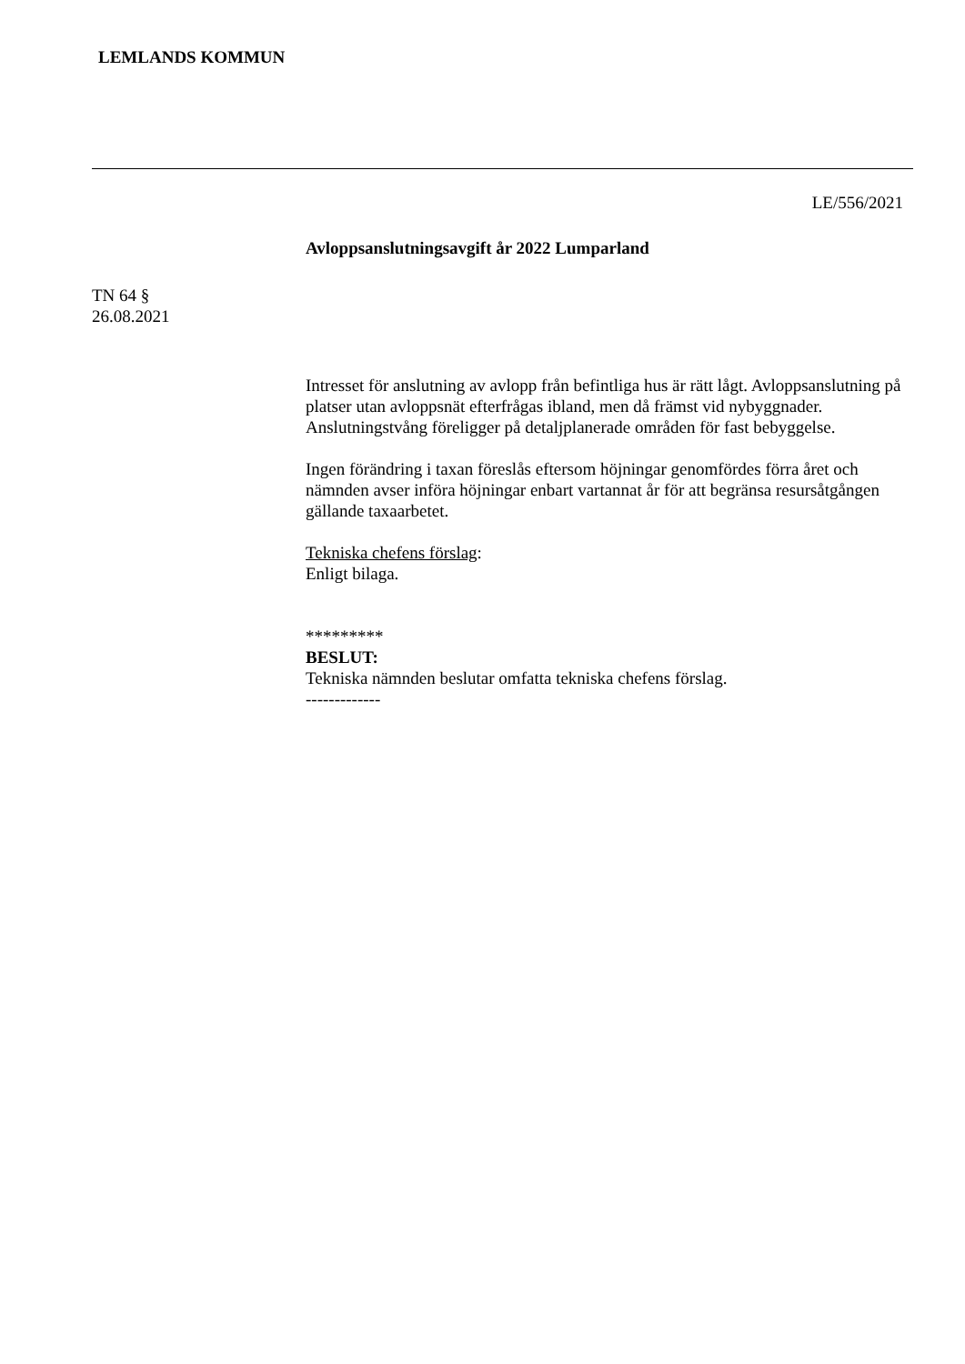LEMLANDS KOMMUN
LE/556/2021
Avloppsanslutningsavgift år 2022 Lumparland
TN 64 §
26.08.2021
Intresset för anslutning av avlopp från befintliga hus är rätt lågt. Avloppsanslutning på platser utan avloppsnät efterfrågas ibland, men då främst vid nybyggnader. Anslutningstvång föreligger på detaljplanerade områden för fast bebyggelse.
Ingen förändring i taxan föreslås eftersom höjningar genomfördes förra året och nämnden avser införa höjningar enbart vartannat år för att begränsa resursåtgången gällande taxaarbetet.
Tekniska chefens förslag:
Enligt bilaga.
*********
BESLUT:
Tekniska nämnden beslutar omfatta tekniska chefens förslag.
-------------